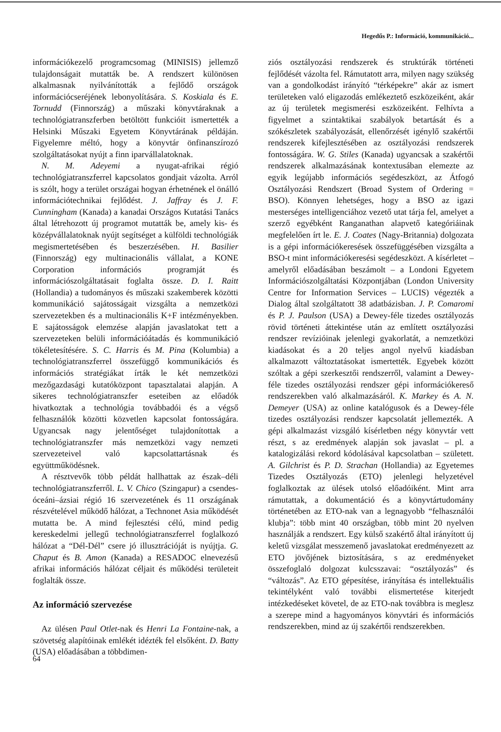Hegedűs P.: Információ, kommunikáció...
információkezelő programcsomag (MINISIS) jellemző tulajdonságait mutatták be. A rendszert különösen alkalmasnak nyilvánították a fejlődő országok információcseréjének lebonyolítására. S. Koskiala és E. Tornudd (Finnország) a műszaki könyvtáraknak a technológiatranszferben betöltött funkcióit ismertették a Helsinki Műszaki Egyetem Könyvtárának példáján. Figyelemre méltó, hogy a könyvtár önfinanszírozó szolgáltatásokat nyújt a finn iparvállalatoknak.
N. M. Adeyemi a nyugat-afrikai régió technológiatranszferrel kapcsolatos gondjait vázolta. Arról is szólt, hogy a terület országai hogyan érhetnének el önálló információtechnikai fejlődést. J. Jaffray és J. F. Cunningham (Kanada) a kanadai Országos Kutatási Tanács által létrehozott új programot mutatták be, amely kis- és középvállalatoknak nyújt segítséget a külföldi technológiák megismertetésében és beszerzésében. H. Basilier (Finnország) egy multinacionális vállalat, a KONE Corporation információs programját és információszolgáltatásait foglalta össze. D. I. Raitt (Hollandia) a tudományos és műszaki szakemberek közötti kommunikáció sajátosságait vizsgálta a nemzetközi szervezetekben és a multinacionális K+F intézményekben. E sajátosságok elemzése alapján javaslatokat tett a szervezeteken belüli információátadás és kommunikáció tökéletesítésére. S. C. Harris és M. Pina (Kolumbia) a technológiatranszferrel összefüggő kommunikációs és információs stratégiákat írták le két nemzetközi mezőgazdasági kutatóközpont tapasztalatai alapján. A sikeres technológiatranszfer eseteiben az előadók hivatkoztak a technológia továbbadói és a végső felhasználók közötti közvetlen kapcsolat fontosságára. Ugyancsak nagy jelentőséget tulajdonítottak a technológiatranszfer más nemzetközi vagy nemzeti szervezeteivel való kapcsolattartásnak és együttműködésnek.
A résztvevők több példát hallhattak az észak–déli technológiatranszferről. L. V. Chico (Szingapur) a csendes-óceáni–ázsiai régió 16 szervezetének és 11 országának részvételével működő hálózat, a Technonet Asia működését mutatta be. A mind fejlesztési célú, mind pedig kereskedelmi jellegű technológiatranszferrel foglalkozó hálózat a “Dél-Dél” csere jó illusztrációját is nyújtja. G. Chaput és B. Amon (Kanada) a RESADOC elnevezésű afrikai információs hálózat céljait és működési területeit foglalták össze.
Az információ szervezése
Az ülésen Paul Otlet-nak és Henri La Fontaine-nak, a szövetség alapítóinak emlékét idézték fel elsőként. D. Batty (USA) előadásában a többdimen-
ziós osztályozási rendszerek és struktúrák történeti fejlődését vázolta fel. Rámutatott arra, milyen nagy szükség van a gondolkodást irányító “térképekre” akár az ismert területeken való eligazodás emlékeztető eszközeiként, akár az új területek megismerési eszközeiként. Felhívta a figyelmet a szintaktikai szabályok betartását és a szókészletek szabályozását, ellenőrzését igénylő szakértői rendszerek kifejlesztésében az osztályozási rendszerek fontosságára. W. G. Stiles (Kanada) ugyancsak a szakértői rendszerek alkalmazásának kontextusában elemezte az egyik legújabb információs segédeszközt, az Átfogó Osztályozási Rendszert (Broad System of Ordering = BSO). Könnyen lehetséges, hogy a BSO az igazi mesterséges intelligenciához vezető utat tárja fel, amelyet a szerző egyébként Ranganathan alapvető kategóriáinak megfelelően írt le. E. J. Coates (Nagy-Britannia) dolgozata is a gépi információkeresések összefüggésében vizsgálta a BSO-t mint információkeresési segédeszközt. A kísérletet – amelyről előadásában beszámolt – a Londoni Egyetem Információszolgáltatási Központjában (London University Centre for Information Services – LUCIS) végezték a Dialog által szolgáltatott 38 adatbázisban. J. P. Comaromi és P. J. Paulson (USA) a Dewey-féle tizedes osztályozás rövid történeti áttekintése után az említett osztályozási rendszer revízióinak jelenlegi gyakorlatát, a nemzetközi kiadásokat és a 20 teljes angol nyelvű kiadásban alkalmazott változtatásokat ismertették. Egyebek között szóltak a gépi szerkesztői rendszerről, valamint a Dewey-féle tizedes osztályozási rendszer gépi információkereső rendszerekben való alkalmazásáról. K. Markey és A. N. Demeyer (USA) az online katalógusok és a Dewey-féle tizedes osztályozási rendszer kapcsolatát jellemezték. A gépi alkalmazást vizsgáló kísérletben négy könyvtár vett részt, s az eredmények alapján sok javaslat – pl. a katalogizálási rekord kódolásával kapcsolatban – született. A. Gilchrist és P. D. Strachan (Hollandia) az Egyetemes Tizedes Osztályozás (ETO) jelenlegi helyzetével foglalkoztak az ülések utolsó előadóiként. Mint arra rámutattak, a dokumentáció és a könyvtártudomány történetében az ETO-nak van a legnagyobb “felhasználói klubja”: több mint 40 országban, több mint 20 nyelven használják a rendszert. Egy külső szakértő által irányított új keletű vizsgálat messzemenő javaslatokat eredményezett az ETO jövőjének biztosítására, s az eredményeket összefoglaló dolgozat kulcsszavai: “osztályozás” és “változás”. Az ETO gépesítése, irányítása és intellektuális tekintélyként való további elismertetése kiterjedt intézkedéseket követel, de az ETO-nak továbbra is meglesz a szerepe mind a hagyományos könyvtári és információs rendszerekben, mind az új szakértői rendszerekben.
64